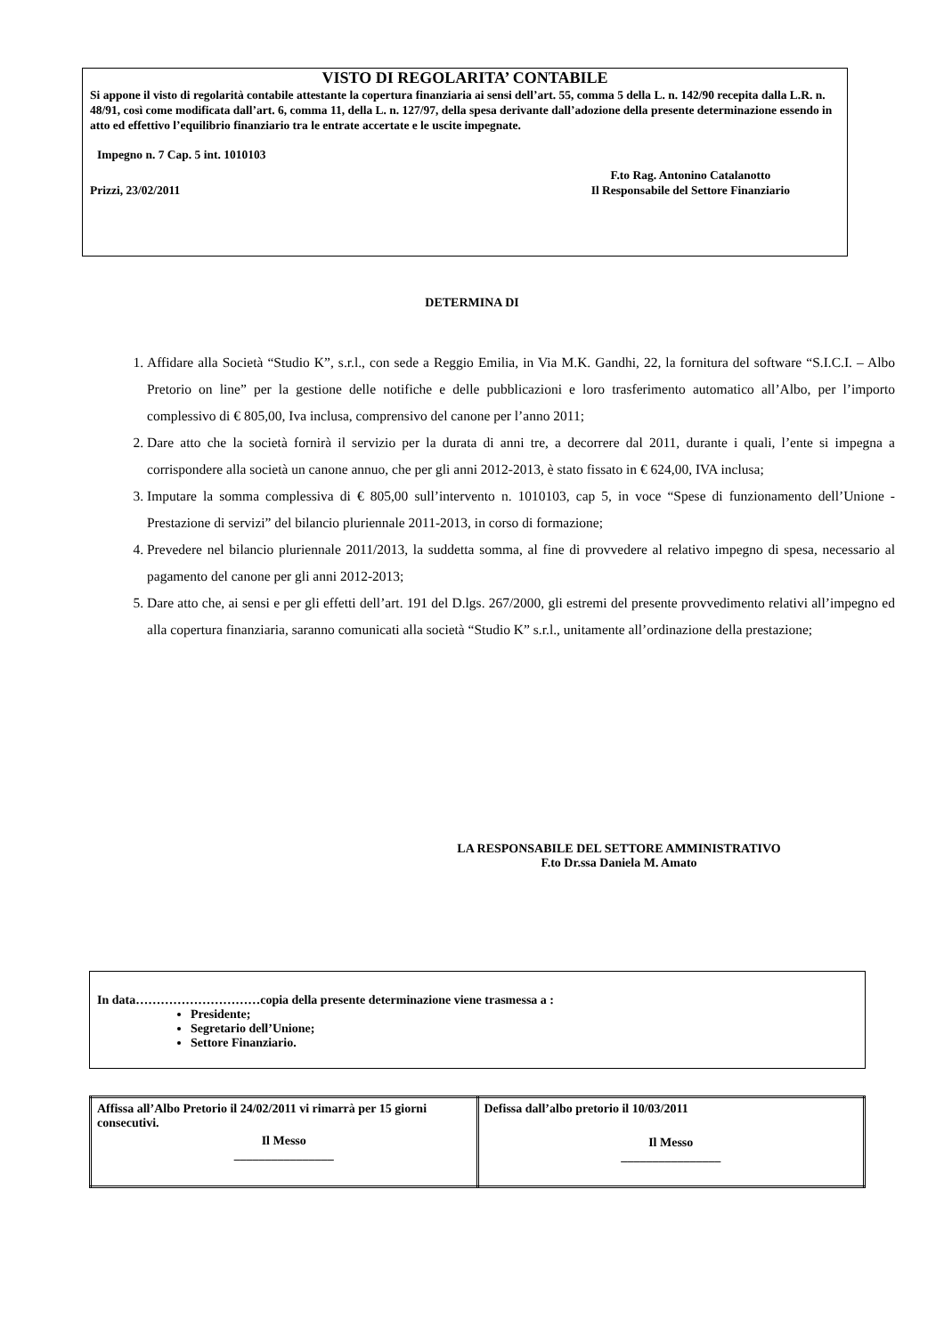VISTO DI REGOLARITA’ CONTABILE
Si appone il visto di regolarità contabile attestante la copertura finanziaria ai sensi dell’art. 55, comma 5 della L. n. 142/90 recepita dalla L.R. n. 48/91, così come modificata dall’art. 6, comma 11, della L. n. 127/97, della spesa derivante dall’adozione della presente determinazione essendo in atto ed effettivo l’equilibrio finanziario tra le entrate accertate e le uscite impegnate.
Impegno n. 7 Cap. 5 int. 1010103
Prizzi, 23/02/2011 F.to Rag. Antonino Catalanotto
Il Responsabile del Settore Finanziario
DETERMINA DI
1. Affidare alla Società “Studio K”, s.r.l., con sede a Reggio Emilia, in Via M.K. Gandhi, 22, la fornitura del software “S.I.C.I. – Albo Pretorio on line” per la gestione delle notifiche e delle pubblicazioni e loro trasferimento automatico all’Albo, per l’importo complessivo di € 805,00, Iva inclusa, comprensivo del canone per l’anno 2011;
2. Dare atto che la società fornirà il servizio per la durata di anni tre, a decorrere dal 2011, durante i quali, l’ente si impegna a corrispondere alla società un canone annuo, che per gli anni 2012-2013, è stato fissato in € 624,00, IVA inclusa;
3. Imputare la somma complessiva di € 805,00 sull’intervento n. 1010103, cap 5, in voce “Spese di funzionamento dell’Unione - Prestazione di servizi” del bilancio pluriennale 2011-2013, in corso di formazione;
4. Prevedere nel bilancio pluriennale 2011/2013, la suddetta somma, al fine di provvedere al relativo impegno di spesa, necessario al pagamento del canone per gli anni 2012-2013;
5. Dare atto che, ai sensi e per gli effetti dell’art. 191 del D.lgs. 267/2000, gli estremi del presente provvedimento relativi all’impegno ed alla copertura finanziaria, saranno comunicati alla società “Studio K” s.r.l., unitamente all’ordinazione della prestazione;
LA RESPONSABILE DEL SETTORE AMMINISTRATIVO
F.to Dr.ssa Daniela M. Amato
In data…………………………copia della presente determinazione viene trasmessa a :
Presidente;
Segretario dell’Unione;
Settore Finanziario.
| Affissa all’Albo Pretorio il 24/02/2011 vi rimarrà per 15 giorni consecutivi. Il Messo ________________ | Defissa dall’albo pretorio il 10/03/2011 Il Messo ________________ |